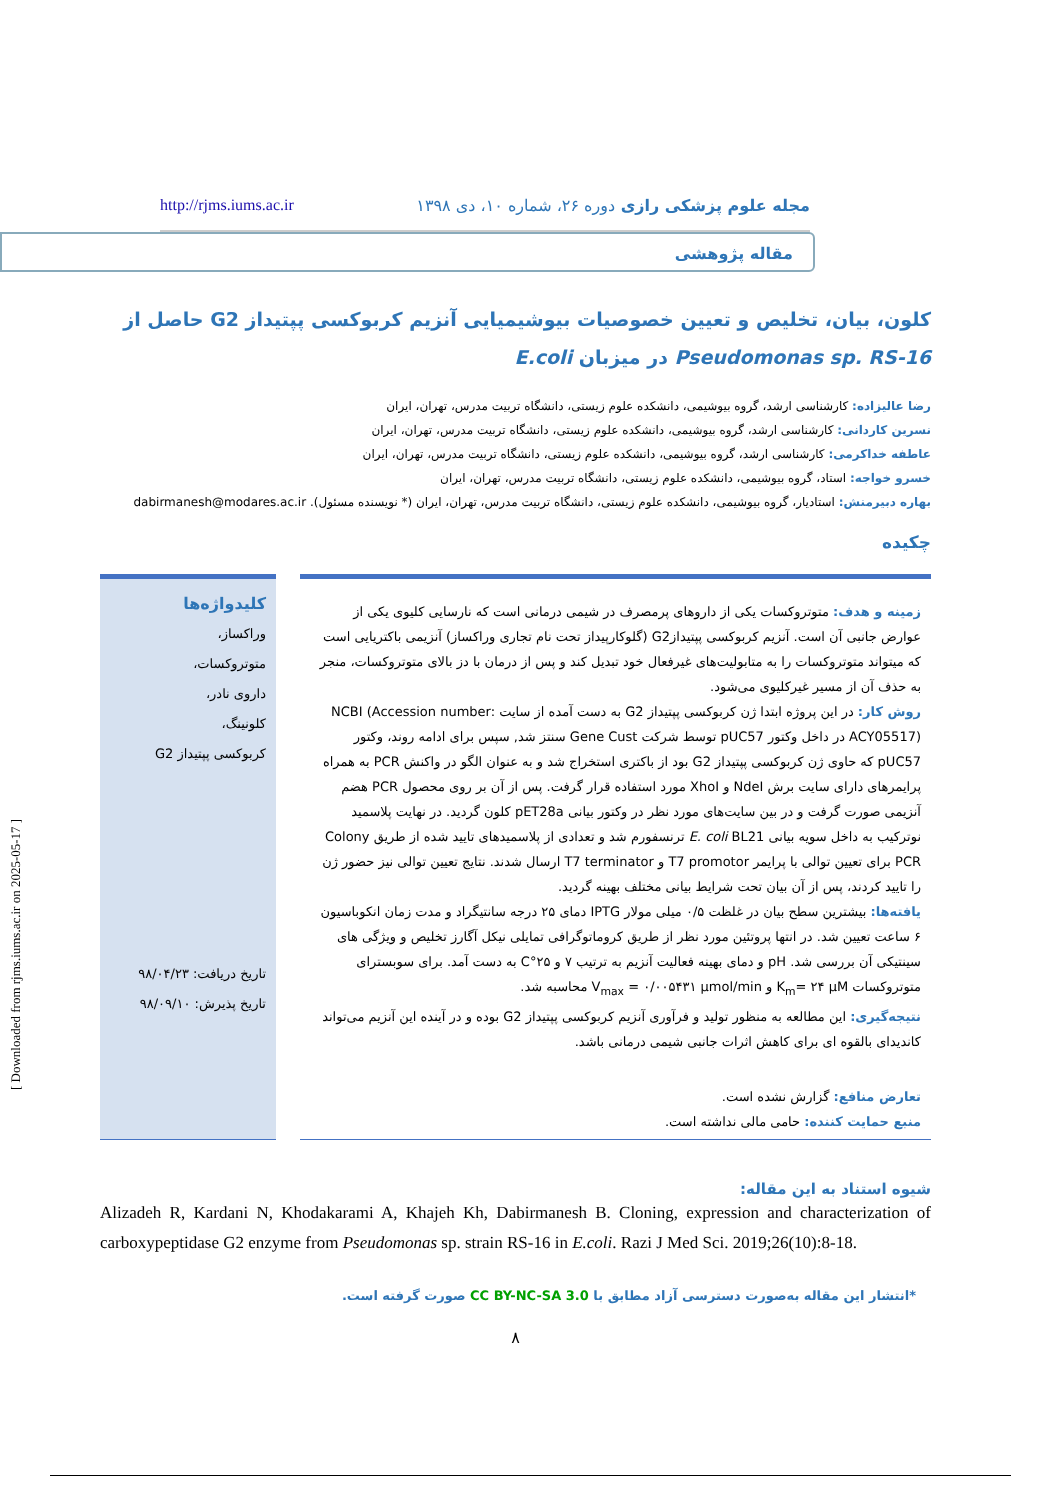مجله علوم پزشکی رازی دوره ۲۶، شماره ۱۰، دی ۱۳۹۸ http://rjms.iums.ac.ir
مقاله پژوهشی
کلون، بیان، تخلیص و تعیین خصوصیات بیوشیمیایی آنزیم کربوکسی پپتیداز G2 حاصل از
Pseudomonas sp. RS-16 در میزبان E.coli
رضا عالیزاده: کارشناسی ارشد، گروه بیوشیمی، دانشکده علوم زیستی، دانشگاه تربیت مدرس، تهران، ایران
نسرین کاردانی: کارشناسی ارشد، گروه بیوشیمی، دانشکده علوم زیستی، دانشگاه تربیت مدرس، تهران، ایران
عاطفه خداکرمی: کارشناسی ارشد، گروه بیوشیمی، دانشکده علوم زیستی، دانشگاه تربیت مدرس، تهران، ایران
خسرو خواجه: استاد، گروه بیوشیمی، دانشکده علوم زیستی، دانشگاه تربیت مدرس، تهران، ایران
بهاره دبیرمنش: استادیار، گروه بیوشیمی، دانشکده علوم زیستی، دانشگاه تربیت مدرس، تهران، ایران (* نویسنده مسئول). dabirmanesh@modares.ac.ir
چکیده
زمینه و هدف: متوتروکسات یکی از داروهای پرمصرف در شیمی درمانی است که نارسایی کلیوی یکی از عوارض جانبی آن است. آنزیم کربوکسی پپتیدازG2 (گلوکارپیداز تحت نام تجاری وراکساز) آنزیمی باکتریایی است که میتواند متوتروکسات را به متابولیت‌های غیرفعال خود تبدیل کند و پس از درمان با دز بالای متوتروکسات، منجر به حذف آن از مسیر غیرکلیوی می‌شود.
روش کار: در این پروژه ابتدا ژن کربوکسی پپتیداز G2 به دست آمده از سایت NCBI (Accession number: ACY05517) در داخل وکتور pUC57 توسط شرکت Gene Cust سنتز شد, سپس برای ادامه روند، وکتور pUC57 که حاوی ژن کربوکسی پپتیداز G2 بود از باکتری استخراج شد و به عنوان الگو در واکنش PCR به همراه پرایمرهای دارای سایت برش NdeI و XhoI مورد استفاده قرار گرفت. پس از آن بر روی محصول PCR هضم آنزیمی صورت گرفت و در بین سایت‌های مورد نظر در وکتور بیانی pET28a کلون گردید. در نهایت پلاسمید نوترکیب به داخل سویه بیانی E. coli BL21 ترنسفورم شد و تعدادی از پلاسمیدهای تایید شده از طریق Colony PCR برای تعیین توالی با پرایمر T7 promotor و T7 terminator ارسال شدند. نتایج تعیین توالی نیز حضور ژن را تایید کردند، پس از آن بیان تحت شرایط بیانی مختلف بهینه گردید.
یافته‌ها: بیشترین سطح بیان در غلظت ۰/۵ میلی مولار IPTG دمای ۲۵ درجه سانتیگراد و مدت زمان انکوباسیون ۶ ساعت تعیین شد. در انتها پروتئین مورد نظر از طریق کروماتوگرافی تمایلی نیکل آگارز تخلیص و ویژگی های سینتیکی آن بررسی شد. pH و دمای بهینه فعالیت آنزیم به ترتیب ۷ و ۲۵°C به دست آمد. برای سوبسترای متوتروکسات K<sub>m</sub>= ۲۴ μM و V<sub>max</sub> = ۰/۰۰۵۴۳۱ μmol/min محاسبه شد.
نتیجه‌گیری: این مطالعه به منظور تولید و فرآوری آنزیم کربوکسی پپتیداز G2 بوده و در آینده این آنزیم می‌تواند کاندیدای بالقوه ای برای کاهش اثرات جانبی شیمی درمانی باشد.
تعارض منافع: گزارش نشده است.
منبع حمایت کننده: حامی مالی نداشته است.
کلیدواژه‌ها
وراکساز،
متوتروکسات،
داروی نادر،
کلونینگ،
کربوکسی پپتیداز G2
تاریخ دریافت: ۹۸/۰۴/۲۳
تاریخ پذیرش: ۹۸/۰۹/۱۰
شیوه استناد به این مقاله:
Alizadeh R, Kardani N, Khodakarami A, Khajeh Kh, Dabirmanesh B. Cloning, expression and characterization of carboxypeptidase G2 enzyme from Pseudomonas sp. strain RS-16 in E.coli. Razi J Med Sci. 2019;26(10):8-18.
*انتشار این مقاله به‌صورت دسترسی آزاد مطابق با CC BY-NC-SA 3.0 صورت گرفته است.
۸
[ Downloaded from rjms.iums.ac.ir on 2025-05-17 ]